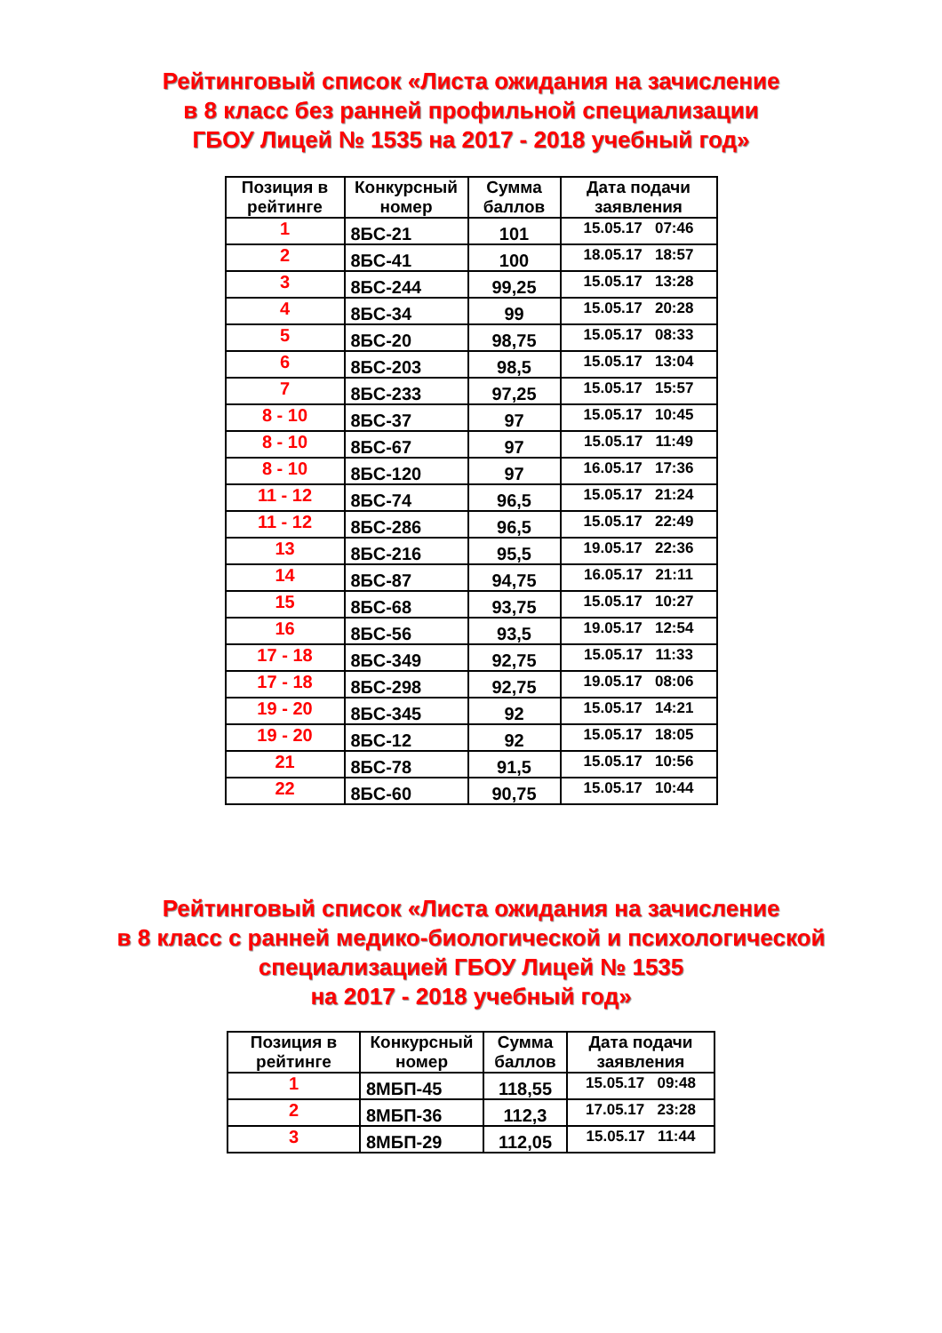Рейтинговый список «Листа ожидания на зачисление
в 8 класс без ранней профильной специализации
ГБОУ Лицей № 1535 на 2017 - 2018 учебный год»
| Позиция в рейтинге | Конкурсный номер | Сумма баллов | Дата подачи заявления |
| --- | --- | --- | --- |
| 1 | 8БС-21 | 101 | 15.05.17 07:46 |
| 2 | 8БС-41 | 100 | 18.05.17 18:57 |
| 3 | 8БС-244 | 99,25 | 15.05.17 13:28 |
| 4 | 8БС-34 | 99 | 15.05.17 20:28 |
| 5 | 8БС-20 | 98,75 | 15.05.17 08:33 |
| 6 | 8БС-203 | 98,5 | 15.05.17 13:04 |
| 7 | 8БС-233 | 97,25 | 15.05.17 15:57 |
| 8 - 10 | 8БС-37 | 97 | 15.05.17 10:45 |
| 8 - 10 | 8БС-67 | 97 | 15.05.17 11:49 |
| 8 - 10 | 8БС-120 | 97 | 16.05.17 17:36 |
| 11 - 12 | 8БС-74 | 96,5 | 15.05.17 21:24 |
| 11 - 12 | 8БС-286 | 96,5 | 15.05.17 22:49 |
| 13 | 8БС-216 | 95,5 | 19.05.17 22:36 |
| 14 | 8БС-87 | 94,75 | 16.05.17 21:11 |
| 15 | 8БС-68 | 93,75 | 15.05.17 10:27 |
| 16 | 8БС-56 | 93,5 | 19.05.17 12:54 |
| 17 - 18 | 8БС-349 | 92,75 | 15.05.17 11:33 |
| 17 - 18 | 8БС-298 | 92,75 | 19.05.17 08:06 |
| 19 - 20 | 8БС-345 | 92 | 15.05.17 14:21 |
| 19 - 20 | 8БС-12 | 92 | 15.05.17 18:05 |
| 21 | 8БС-78 | 91,5 | 15.05.17 10:56 |
| 22 | 8БС-60 | 90,75 | 15.05.17 10:44 |
Рейтинговый список «Листа ожидания на зачисление
в 8 класс с ранней медико-биологической и психологической
специализацией ГБОУ Лицей № 1535
на 2017 - 2018 учебный год»
| Позиция в рейтинге | Конкурсный номер | Сумма баллов | Дата подачи заявления |
| --- | --- | --- | --- |
| 1 | 8МБП-45 | 118,55 | 15.05.17 09:48 |
| 2 | 8МБП-36 | 112,3 | 17.05.17 23:28 |
| 3 | 8МБП-29 | 112,05 | 15.05.17 11:44 |